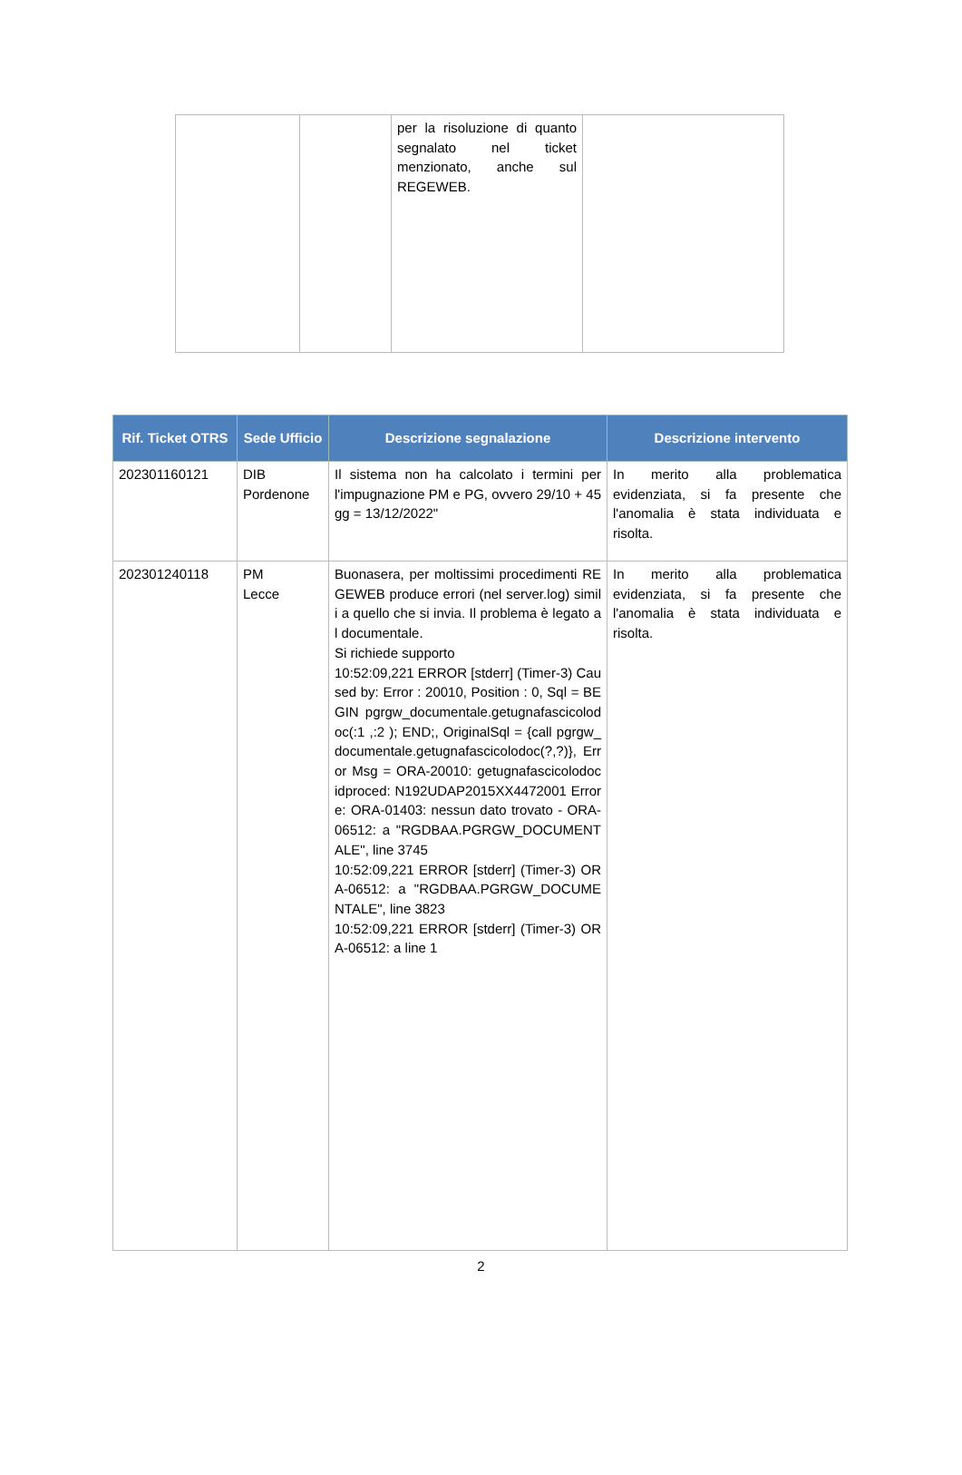| | | per la risoluzione di quanto segnalato nel ticket menzionato, anche sul REGEWEB. | |
| Rif. Ticket OTRS | Sede Ufficio | Descrizione segnalazione | Descrizione intervento |
| --- | --- | --- | --- |
| 202301160121 | DIB Pordenone | Il sistema non ha calcolato i termini per l'impugnazione PM e PG, ovvero 29/10 + 45 gg = 13/12/2022" | In merito alla problematica evidenziata, si fa presente che l'anomalia è stata individuata e risolta. |
| 202301240118 | PM Lecce | Buonasera, per moltissimi procedimenti REGEWEB produce errori (nel server.log) simili a quello che si invia. Il problema è legato al documentale. Si richiede supporto 10:52:09,221 ERROR [stderr] (Timer-3) Caused by: Error : 20010, Position : 0, Sql = BEGIN pgrgw_documentale.getugnafascicolodoc(:1 ,:2 ); END;, OriginalSql = {call pgrgw_documentale.getugnafascicolodoc(?,?)}, Error Msg = ORA-20010: getugnafascicolodoc idproced: N192UDAP2015XX4472001 Errore: ORA-01403: nessun dato trovato - ORA-06512: a "RGDBAA.PGRGW_DOCUMENTALE", line 3745 10:52:09,221 ERROR [stderr] (Timer-3) ORA-06512: a "RGDBAA.PGRGW_DOCUMENTALE", line 3823 10:52:09,221 ERROR [stderr] (Timer-3) ORA-06512: a line 1 | In merito alla problematica evidenziata, si fa presente che l'anomalia è stata individuata e risolta. |
2